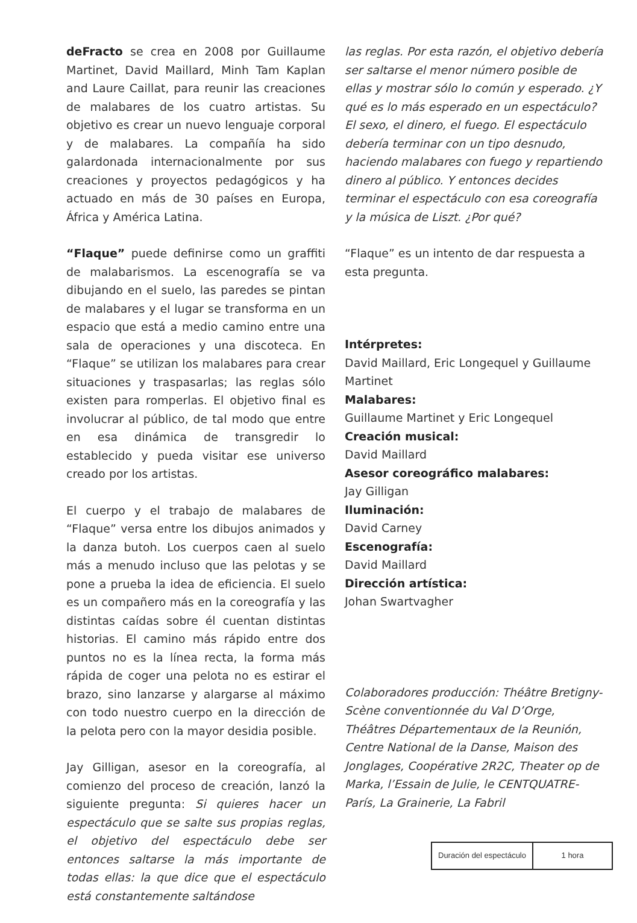deFracto se crea en 2008 por Guillaume Martinet, David Maillard, Minh Tam Kaplan and Laure Caillat, para reunir las creaciones de malabares de los cuatro artistas. Su objetivo es crear un nuevo lenguaje corporal y de malabares. La compañía ha sido galardonada internacionalmente por sus creaciones y proyectos pedagógicos y ha actuado en más de 30 países en Europa, África y América Latina.
“Flaque” puede definirse como un graffiti de malabarismos. La escenografía se va dibujando en el suelo, las paredes se pintan de malabares y el lugar se transforma en un espacio que está a medio camino entre una sala de operaciones y una discoteca. En “Flaque” se utilizan los malabares para crear situaciones y traspasarlas; las reglas sólo existen para romperlas. El objetivo final es involucrar al público, de tal modo que entre en esa dinámica de transgredir lo establecido y pueda visitar ese universo creado por los artistas.
El cuerpo y el trabajo de malabares de “Flaque” versa entre los dibujos animados y la danza butoh. Los cuerpos caen al suelo más a menudo incluso que las pelotas y se pone a prueba la idea de eficiencia. El suelo es un compañero más en la coreografía y las distintas caídas sobre él cuentan distintas historias. El camino más rápido entre dos puntos no es la línea recta, la forma más rápida de coger una pelota no es estirar el brazo, sino lanzarse y alargarse al máximo con todo nuestro cuerpo en la dirección de la pelota pero con la mayor desidia posible.
Jay Gilligan, asesor en la coreografía, al comienzo del proceso de creación, lanzó la siguiente pregunta: Si quieres hacer un espectáculo que se salte sus propias reglas, el objetivo del espectáculo debe ser entonces saltarse la más importante de todas ellas: la que dice que el espectáculo está constantemente saltándose
las reglas. Por esta razón, el objetivo debería ser saltarse el menor número posible de ellas y mostrar sólo lo común y esperado. ¿Y qué es lo más esperado en un espectáculo? El sexo, el dinero, el fuego. El espectáculo debería terminar con un tipo desnudo, haciendo malabares con fuego y repartiendo dinero al público. Y entonces decides terminar el espectáculo con esa coreografía y la música de Liszt. ¿Por qué?
“Flaque” es un intento de dar respuesta a esta pregunta.
Intérpretes:
David Maillard, Eric Longequel y Guillaume Martinet
Malabares:
Guillaume Martinet y Eric Longequel
Creación musical:
David Maillard
Asesor coreográfico malabares:
Jay Gilligan
Iluminación:
David Carney
Escenografía:
David Maillard
Dirección artística:
Johan Swartvagher
Colaboradores producción: Théâtre Bretigny-Scène conventionnée du Val D’Orge, Théâtres Départementaux de la Reunión, Centre National de la Danse, Maison des Jonglages, Coopérative 2R2C, Theater op de Marka, l’Essain de Julie, le CENTQUATRE-París, La Grainerie, La Fabril
| Duración del espectáculo | 1 hora |